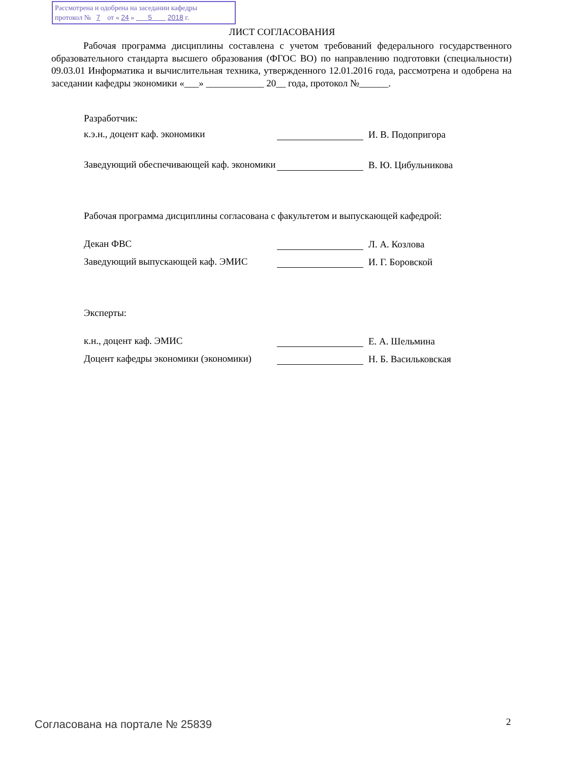Рассмотрена и одобрена на заседании кафедры
протокол № 7 от « 24 » 5 2018 г.
ЛИСТ СОГЛАСОВАНИЯ
Рабочая программа дисциплины составлена с учетом требований федерального государственного образовательного стандарта высшего образования (ФГОС ВО) по направлению подготовки (специальности) 09.03.01 Информатика и вычислительная техника, утвержденного 12.01.2016 года, рассмотрена и одобрена на заседании кафедры экономики «___» ____________ 20__ года, протокол №______.
Разработчик:
к.э.н., доцент каф. экономики
И. В. Подопригора
Заведующий обеспечивающей каф. экономики
В. Ю. Цибульникова
Рабочая программа дисциплины согласована с факультетом и выпускающей кафедрой:
Декан ФВС
Л. А. Козлова
Заведующий выпускающей каф. ЭМИС
И. Г. Боровской
Эксперты:
к.н., доцент каф. ЭМИС
Е. А. Шельмина
Доцент кафедры экономики (экономики)
Н. Б. Васильковская
Согласована на портале № 25839 2